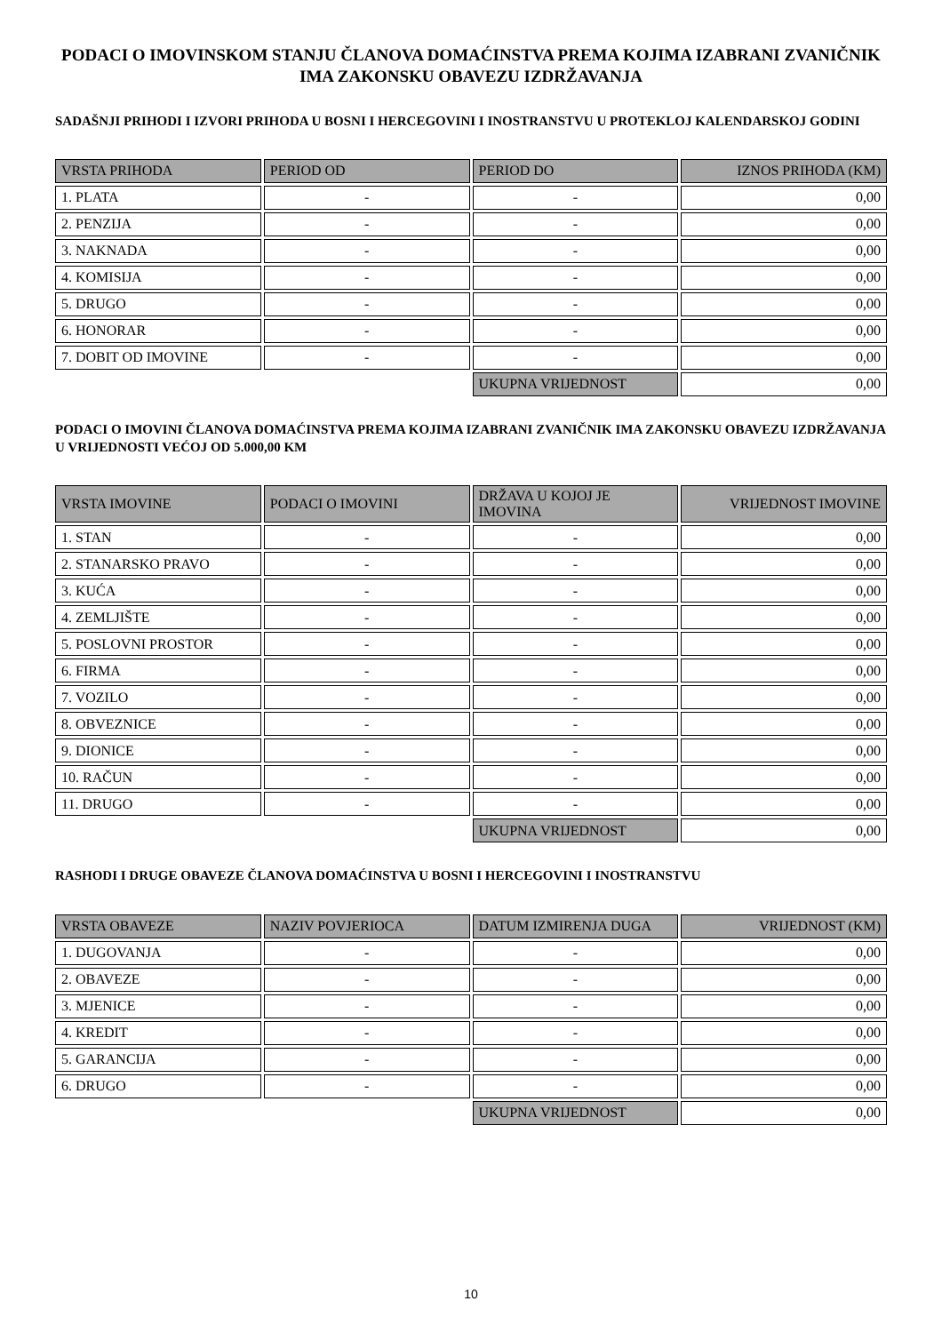PODACI O IMOVINSKOM STANJU ČLANOVA DOMAĆINSTVA PREMA KOJIMA IZABRANI ZVANIČNIK IMA ZAKONSKU OBAVEZU IZDRŽAVANJA
SADAŠNJI PRIHODI I IZVORI PRIHODA U BOSNI I HERCEGOVINI I INOSTRANSTVU U PROTEKLOJ KALENDARSKOJ GODINI
| VRSTA PRIHODA | PERIOD OD | PERIOD DO | IZNOS PRIHODA (KM) |
| --- | --- | --- | --- |
| 1. PLATA | - | - | 0,00 |
| 2. PENZIJA | - | - | 0,00 |
| 3. NAKNADA | - | - | 0,00 |
| 4. KOMISIJA | - | - | 0,00 |
| 5. DRUGO | - | - | 0,00 |
| 6. HONORAR | - | - | 0,00 |
| 7. DOBIT OD IMOVINE | - | - | 0,00 |
| | | UKUPNA VRIJEDNOST | 0,00 |
PODACI O IMOVINI ČLANOVA DOMAĆINSTVA PREMA KOJIMA IZABRANI ZVANIČNIK IMA ZAKONSKU OBAVEZU IZDRŽAVANJA U VRIJEDNOSTI VEĆOJ OD 5.000,00 KM
| VRSTA IMOVINE | PODACI O IMOVINI | DRŽAVA U KOJOJ JE IMOVINA | VRIJEDNOST IMOVINE |
| --- | --- | --- | --- |
| 1. STAN | - | - | 0,00 |
| 2. STANARSKO PRAVO | - | - | 0,00 |
| 3. KUĆA | - | - | 0,00 |
| 4. ZEMLJIŠTE | - | - | 0,00 |
| 5. POSLOVNI PROSTOR | - | - | 0,00 |
| 6. FIRMA | - | - | 0,00 |
| 7. VOZILO | - | - | 0,00 |
| 8. OBVEZNICE | - | - | 0,00 |
| 9. DIONICE | - | - | 0,00 |
| 10. RAČUN | - | - | 0,00 |
| 11. DRUGO | - | - | 0,00 |
| | | UKUPNA VRIJEDNOST | 0,00 |
RASHODI I DRUGE OBAVEZE ČLANOVA DOMAĆINSTVA U BOSNI I HERCEGOVINI I INOSTRANSTVU
| VRSTA OBAVEZE | NAZIV POVJERIOCA | DATUM IZMIRENJA DUGA | VRIJEDNOST (KM) |
| --- | --- | --- | --- |
| 1. DUGOVANJA | - | - | 0,00 |
| 2. OBAVEZE | - | - | 0,00 |
| 3. MJENICE | - | - | 0,00 |
| 4. KREDIT | - | - | 0,00 |
| 5. GARANCIJA | - | - | 0,00 |
| 6. DRUGO | - | - | 0,00 |
| | | UKUPNA VRIJEDNOST | 0,00 |
10